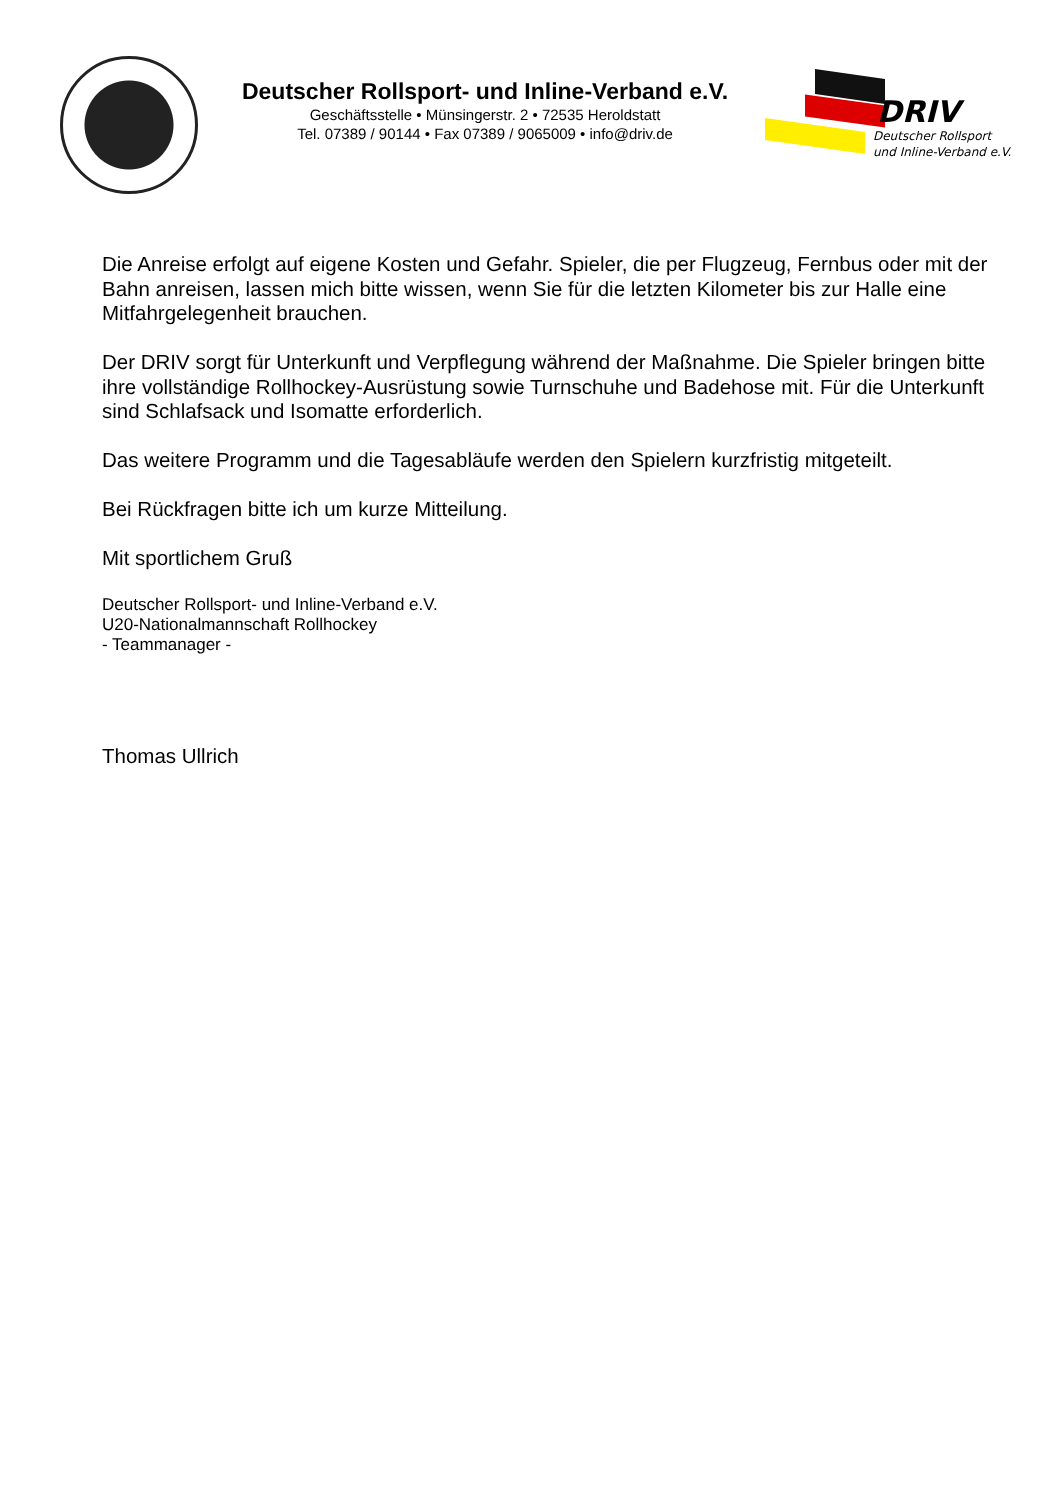DRIV
Deutscher Rollsport
und Inline-Verband e.V.
Deutscher Rollsport- und Inline-Verband e.V.
Geschäftsstelle • Münsingerstr. 2 • 72535 Heroldstatt
Tel. 07389 / 90144 • Fax 07389 / 9065009 • info@driv.de
Die Anreise erfolgt auf eigene Kosten und Gefahr. Spieler, die per Flugzeug, Fernbus oder mit der Bahn anreisen, lassen mich bitte wissen, wenn Sie für die letzten Kilometer bis zur Halle eine Mitfahrgelegenheit brauchen.
Der DRIV sorgt für Unterkunft und Verpflegung während der Maßnahme. Die Spieler bringen bitte ihre vollständige Rollhockey-Ausrüstung sowie Turnschuhe und Badehose mit. Für die Unterkunft sind Schlafsack und Isomatte erforderlich.
Das weitere Programm und die Tagesabläufe werden den Spielern kurzfristig mitgeteilt.
Bei Rückfragen bitte ich um kurze Mitteilung.
Mit sportlichem Gruß
Deutscher Rollsport- und Inline-Verband e.V.
U20-Nationalmannschaft Rollhockey
- Teammanager -
Thomas Ullrich